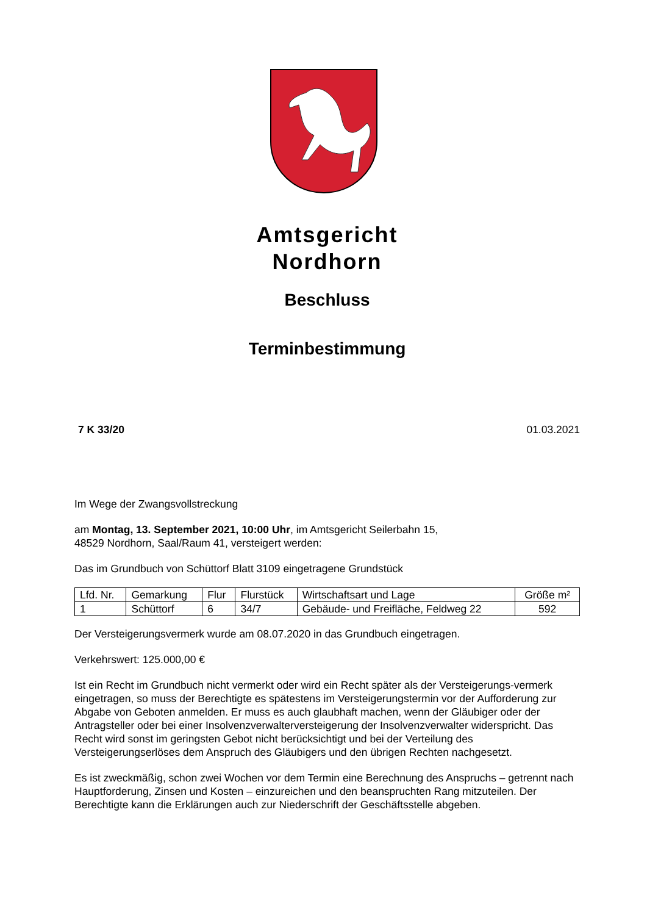Amtsgericht
Nordhorn
Beschluss
Terminbestimmung
7 K 33/20 01.03.2021
Im Wege der Zwangsvollstreckung
am Montag, 13. September 2021, 10:00 Uhr, im Amtsgericht Seilerbahn 15,
48529 Nordhorn, Saal/Raum 41, versteigert werden:
Das im Grundbuch von Schüttorf Blatt 3109 eingetragene Grundstück
| Lfd. Nr. | Gemarkung | Flur | Flurstück | Wirtschaftsart und Lage | Größe m² |
| --- | --- | --- | --- | --- | --- |
| 1 | Schüttorf | 6 | 34/7 | Gebäude- und Freifläche, Feldweg 22 | 592 |
Der Versteigerungsvermerk wurde am 08.07.2020 in das Grundbuch eingetragen.
Verkehrswert: 125.000,00 €
Ist ein Recht im Grundbuch nicht vermerkt oder wird ein Recht später als der Versteigerungs-vermerk eingetragen, so muss der Berechtigte es spätestens im Versteigerungstermin vor der Aufforderung zur Abgabe von Geboten anmelden. Er muss es auch glaubhaft machen, wenn der Gläubiger oder der Antragsteller oder bei einer Insolvenzverwalterversteigerung der Insolvenzverwalter widerspricht. Das Recht wird sonst im geringsten Gebot nicht berücksichtigt und bei der Verteilung des Versteigerungserlöses dem Anspruch des Gläubigers und den übrigen Rechten nachgesetzt.
Es ist zweckmäßig, schon zwei Wochen vor dem Termin eine Berechnung des Anspruchs – getrennt nach Hauptforderung, Zinsen und Kosten – einzureichen und den beanspruchten Rang mitzuteilen. Der Berechtigte kann die Erklärungen auch zur Niederschrift der Geschäftsstelle abgeben.